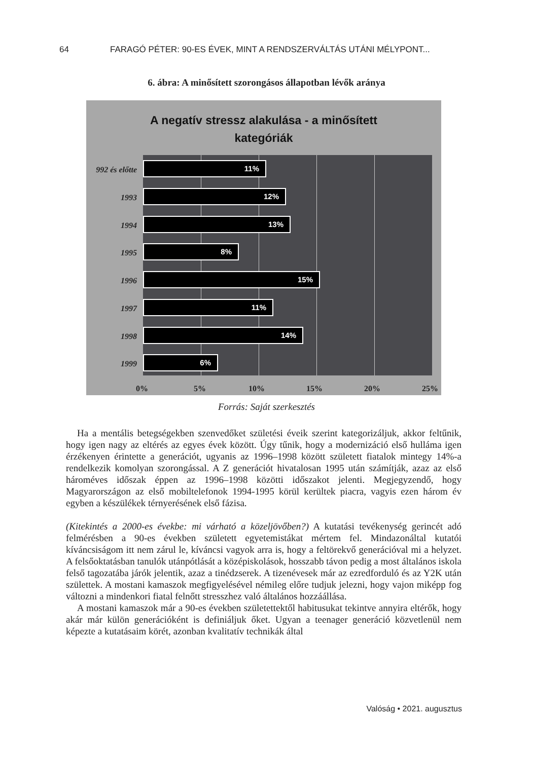64 FARAGÓ PÉTER: 90-ES ÉVEK, MINT A RENDSZERVÁLTÁS UTÁNI MÉLYPONT...
6. ábra: A minősített szorongásos állapotban lévők aránya
A negatív stressz alakulása - a minősített
kategóriák
992 és előtte
11%
1993
12%
1994
13%
1995
8%
1996
15%
1997
11%
1998
14%
1999
6%
0% 5% 10% 15% 20% 25%
Forrás: Saját szerkesztés
Ha a mentális betegségekben szenvedőket születési éveik szerint kategorizáljuk, akkor feltűnik, hogy igen nagy az eltérés az egyes évek között. Úgy tűnik, hogy a modernizáció első hulláma igen érzékenyen érintette a generációt, ugyanis az 1996–1998 között született fiatalok mintegy 14%-a rendelkezik komolyan szorongással. A Z generációt hivatalosan 1995 után számítják, azaz az első hároméves időszak éppen az 1996–1998 közötti időszakot jelenti. Megjegyzendő, hogy Magyarországon az első mobiltelefonok 1994-1995 körül kerültek piacra, vagyis ezen három év egyben a készülékek térnyerésének első fázisa.
(Kitekintés a 2000-es évekbe: mi várható a közeljövőben?) A kutatási tevékenység gerincét adó felmérésben a 90-es években született egyetemistákat mértem fel. Mindazonáltal kutatói kíváncsiságom itt nem zárul le, kíváncsi vagyok arra is, hogy a feltörekvő generációval mi a helyzet. A felsőoktatásban tanulók utánpótlását a középiskolások, hosszabb távon pedig a most általános iskola felső tagozatába járók jelentik, azaz a tinédzserek. A tizenévesek már az ezredforduló és az Y2K után születtek. A mostani kamaszok megfigyelésével némileg előre tudjuk jelezni, hogy vajon miképp fog változni a mindenkori fiatal felnőtt stresszhez való általános hozzáállása.
A mostani kamaszok már a 90-es években születettektől habitusukat tekintve annyira eltérők, hogy akár már külön generációként is definiáljuk őket. Ugyan a teenager generáció közvetlenül nem képezte a kutatásaim körét, azonban kvalitatív technikák által
Valóság • 2021. augusztus